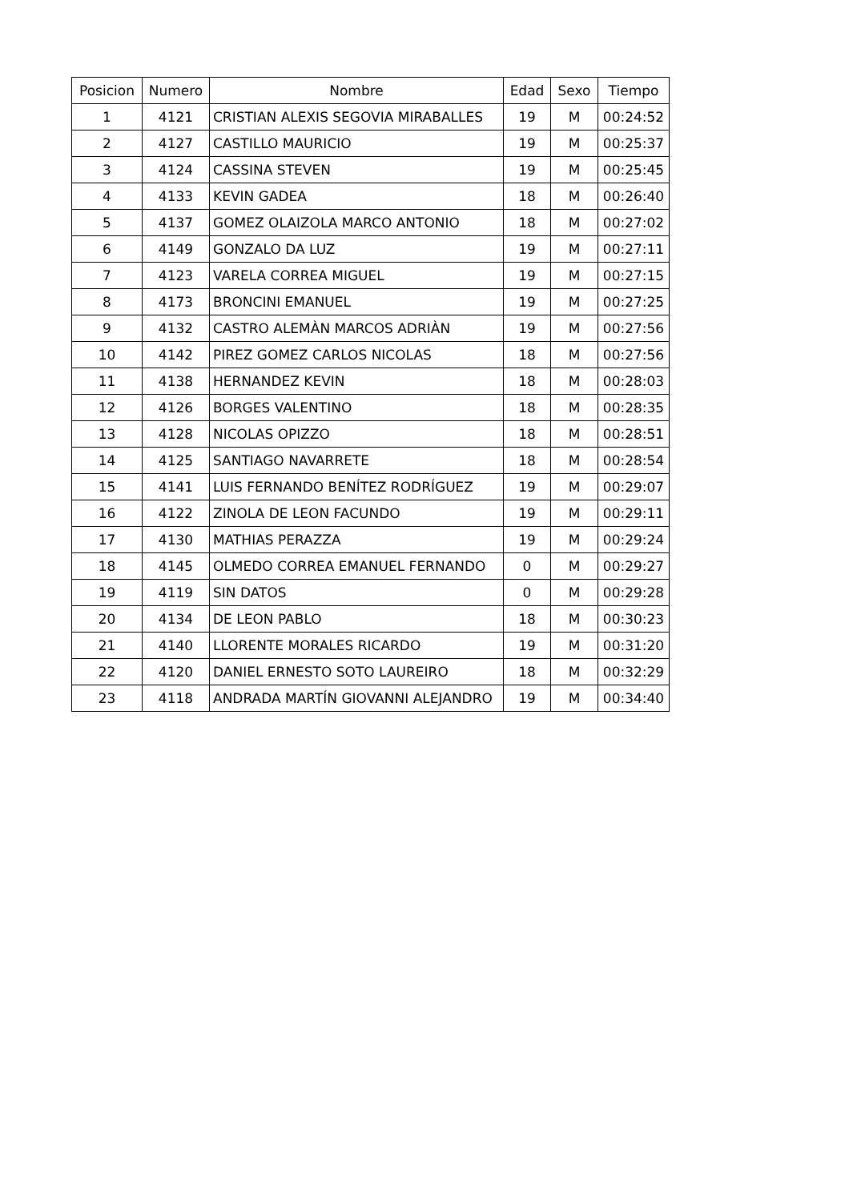| Posicion | Numero | Nombre | Edad | Sexo | Tiempo |
| --- | --- | --- | --- | --- | --- |
| 1 | 4121 | CRISTIAN ALEXIS SEGOVIA MIRABALLES | 19 | M | 00:24:52 |
| 2 | 4127 | CASTILLO MAURICIO | 19 | M | 00:25:37 |
| 3 | 4124 | CASSINA STEVEN | 19 | M | 00:25:45 |
| 4 | 4133 | KEVIN GADEA | 18 | M | 00:26:40 |
| 5 | 4137 | GOMEZ OLAIZOLA MARCO ANTONIO | 18 | M | 00:27:02 |
| 6 | 4149 | GONZALO DA LUZ | 19 | M | 00:27:11 |
| 7 | 4123 | VARELA CORREA MIGUEL | 19 | M | 00:27:15 |
| 8 | 4173 | BRONCINI EMANUEL | 19 | M | 00:27:25 |
| 9 | 4132 | CASTRO ALEMÀN MARCOS ADRIÀN | 19 | M | 00:27:56 |
| 10 | 4142 | PIREZ GOMEZ CARLOS NICOLAS | 18 | M | 00:27:56 |
| 11 | 4138 | HERNANDEZ KEVIN | 18 | M | 00:28:03 |
| 12 | 4126 | BORGES VALENTINO | 18 | M | 00:28:35 |
| 13 | 4128 | NICOLAS OPIZZO | 18 | M | 00:28:51 |
| 14 | 4125 | SANTIAGO NAVARRETE | 18 | M | 00:28:54 |
| 15 | 4141 | LUIS FERNANDO BENÍTEZ RODRÍGUEZ | 19 | M | 00:29:07 |
| 16 | 4122 | ZINOLA DE LEON FACUNDO | 19 | M | 00:29:11 |
| 17 | 4130 | MATHIAS PERAZZA | 19 | M | 00:29:24 |
| 18 | 4145 | OLMEDO CORREA EMANUEL FERNANDO | 0 | M | 00:29:27 |
| 19 | 4119 | SIN DATOS | 0 | M | 00:29:28 |
| 20 | 4134 | DE LEON PABLO | 18 | M | 00:30:23 |
| 21 | 4140 | LLORENTE MORALES RICARDO | 19 | M | 00:31:20 |
| 22 | 4120 | DANIEL ERNESTO SOTO LAUREIRO | 18 | M | 00:32:29 |
| 23 | 4118 | ANDRADA MARTÍN GIOVANNI ALEJANDRO | 19 | M | 00:34:40 |